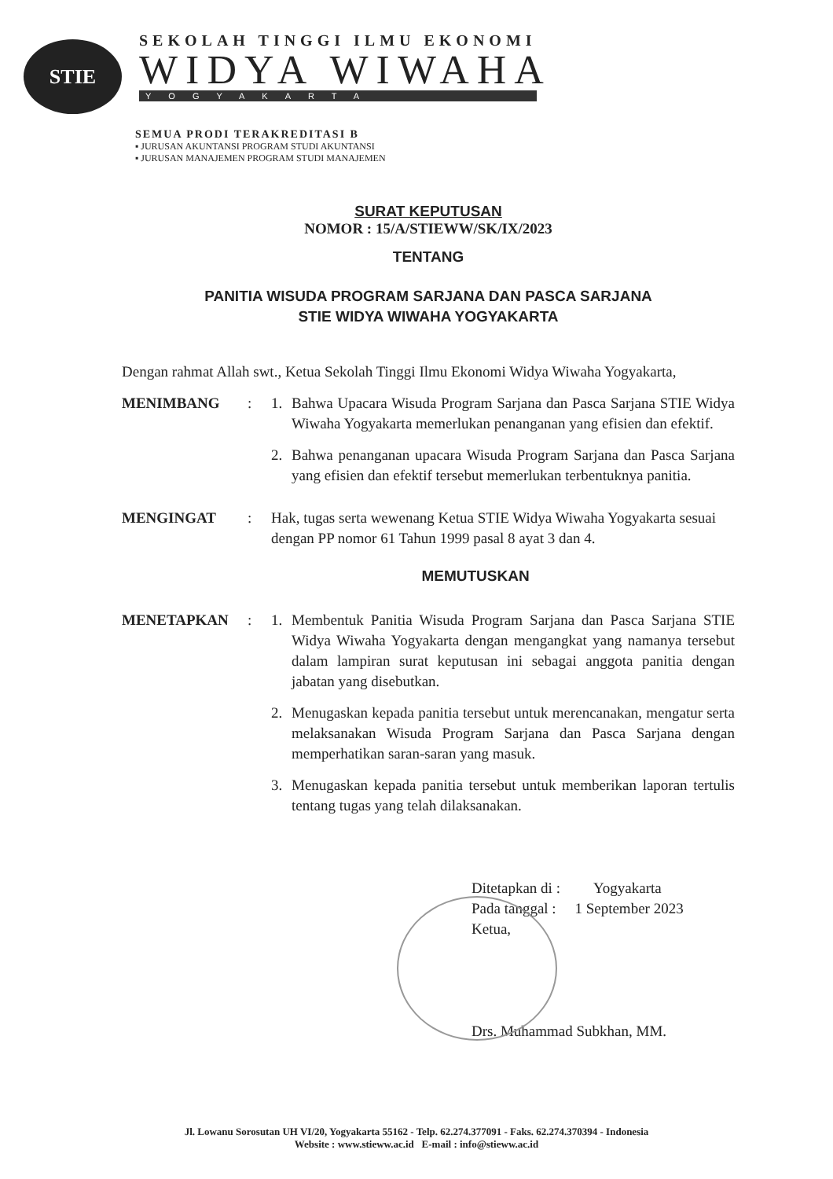STIE
SEKOLAH TINGGI ILMU EKONOMI
WIDYA WIWAHA
YOGYAKARTA
SEMUA PRODI TERAKREDITASI B
▪ JURUSAN AKUNTANSI PROGRAM STUDI AKUNTANSI
▪ JURUSAN MANAJEMEN PROGRAM STUDI MANAJEMEN
SURAT KEPUTUSAN
NOMOR : 15/A/STIEWW/SK/IX/2023
TENTANG
PANITIA WISUDA PROGRAM SARJANA DAN PASCA SARJANA
STIE WIDYA WIWAHA YOGYAKARTA
Dengan rahmat Allah swt., Ketua Sekolah Tinggi Ilmu Ekonomi Widya Wiwaha Yogyakarta,
MENIMBANG : 1. Bahwa Upacara Wisuda Program Sarjana dan Pasca Sarjana STIE Widya Wiwaha Yogyakarta memerlukan penanganan yang efisien dan efektif.
2. Bahwa penanganan upacara Wisuda Program Sarjana dan Pasca Sarjana yang efisien dan efektif tersebut memerlukan terbentuknya panitia.
MENGINGAT : Hak, tugas serta wewenang Ketua STIE Widya Wiwaha Yogyakarta sesuai dengan PP nomor 61 Tahun 1999 pasal 8 ayat 3 dan 4.
MEMUTUSKAN
MENETAPKAN : 1. Membentuk Panitia Wisuda Program Sarjana dan Pasca Sarjana STIE Widya Wiwaha Yogyakarta dengan mengangkat yang namanya tersebut dalam lampiran surat keputusan ini sebagai anggota panitia dengan jabatan yang disebutkan.
2. Menugaskan kepada panitia tersebut untuk merencanakan, mengatur serta melaksanakan Wisuda Program Sarjana dan Pasca Sarjana dengan memperhatikan saran-saran yang masuk.
3. Menugaskan kepada panitia tersebut untuk memberikan laporan tertulis tentang tugas yang telah dilaksanakan.
Ditetapkan di : Yogyakarta
Pada tanggal : 1 September 2023
Ketua,
Drs. Muhammad Subkhan, MM.
Jl. Lowanu Sorosutan UH VI/20, Yogyakarta 55162 - Telp. 62.274.377091 - Faks. 62.274.370394 - Indonesia
Website : www.stieww.ac.id E-mail : info@stieww.ac.id